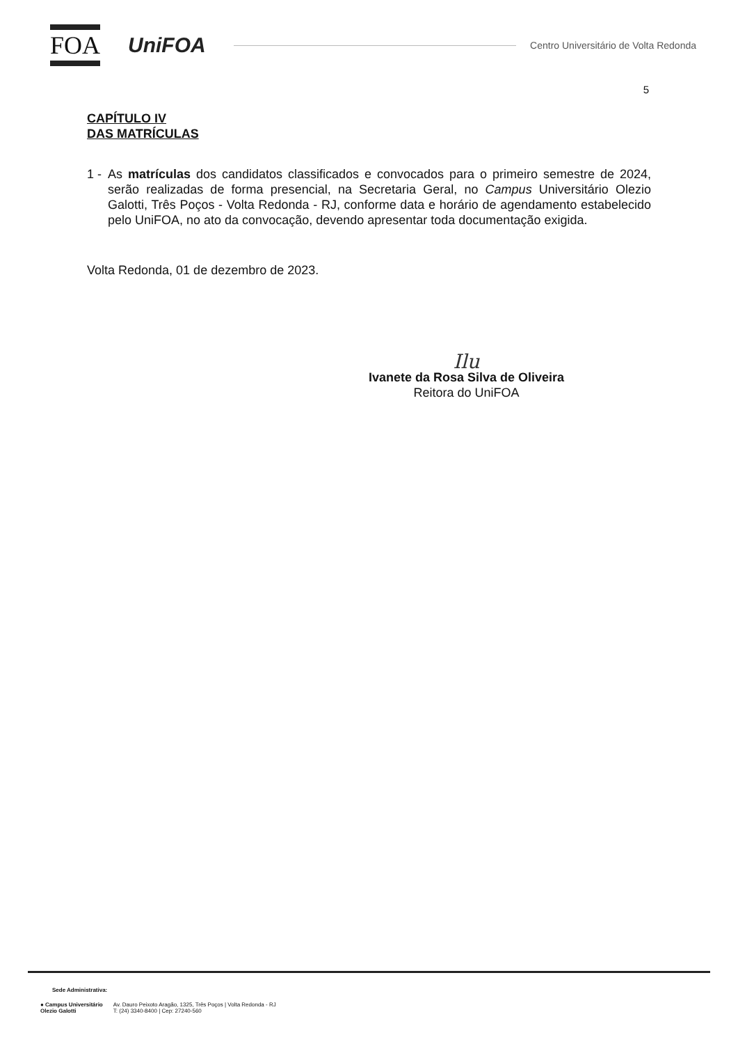FOA
UniFOA
Centro Universitário de Volta Redonda
5
CAPÍTULO IV
DAS MATRÍCULAS
1 -
As matrículas dos candidatos classificados e convocados para o primeiro semestre de 2024, serão realizadas de forma presencial, na Secretaria Geral, no Campus Universitário Olezio Galotti, Três Poços - Volta Redonda - RJ, conforme data e horário de agendamento estabelecido pelo UniFOA, no ato da convocação, devendo apresentar toda documentação exigida.
Volta Redonda, 01 de dezembro de 2023.
Ilu
Ivanete da Rosa Silva de Oliveira
Reitora do UniFOA
Sede Administrativa:
● Campus Universitário
Olezio Galotti
Av. Dauro Peixoto Aragão, 1325, Três Poços | Volta Redonda - RJ
T: (24) 3340-8400 | Cep: 27240-560